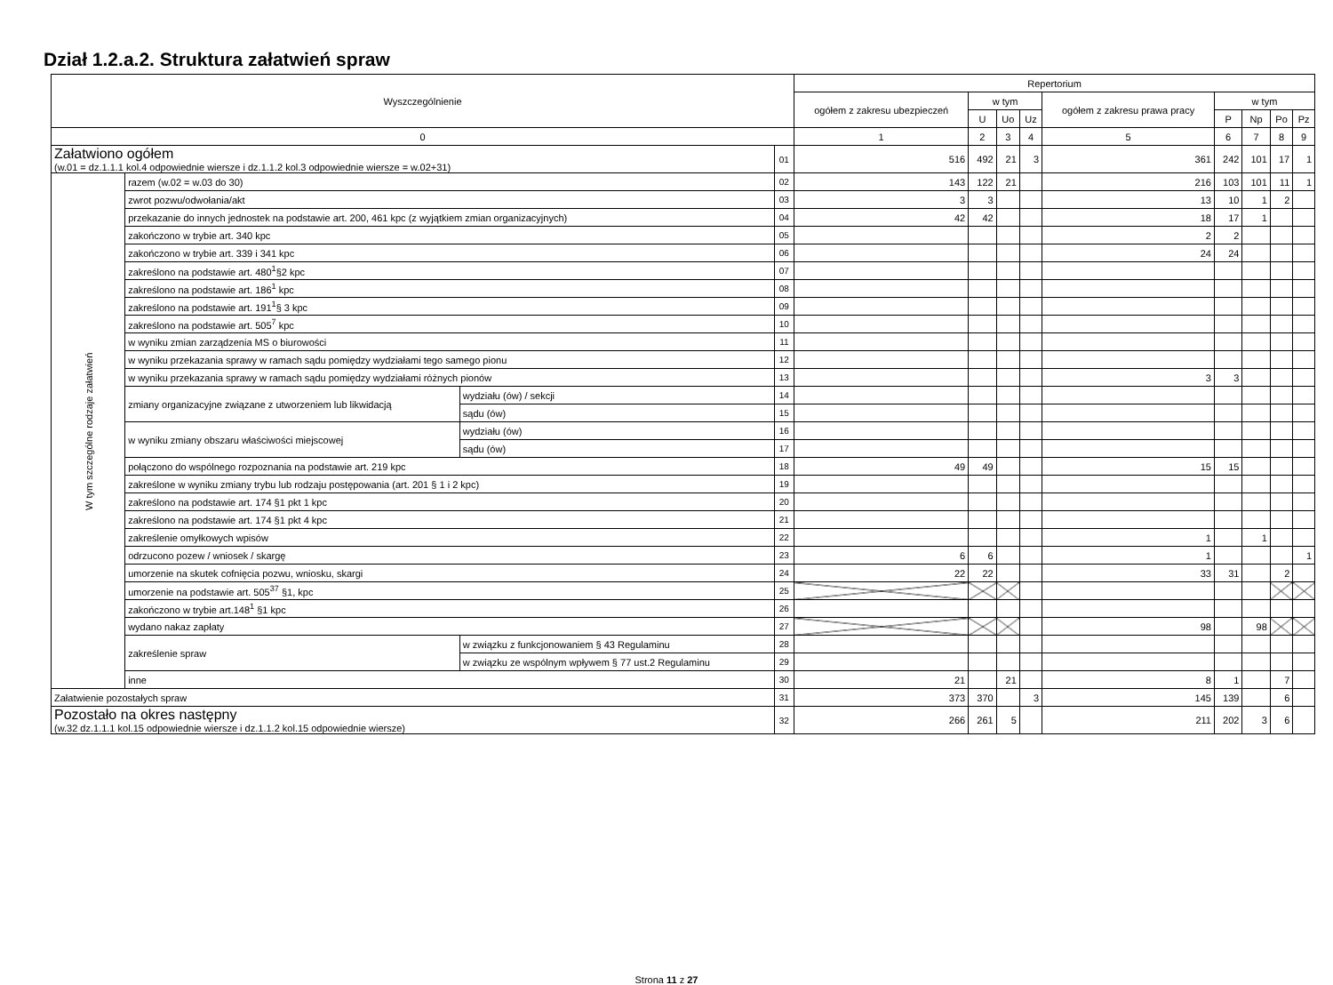Dział 1.2.a.2. Struktura załatwień spraw
| Wyszczególnienie | | | | Repertorium | | | | | | | | |
| --- | --- | --- | --- | --- | --- | --- | --- | --- | --- | --- | --- | --- |
| | | | | ogółem z zakresu ubezpieczeń | w tym | | | ogółem z zakresu prawa pracy | w tym | | | |
| | | | | | U | Uo | Uz | | P | Np | Po | Pz |
| 0 | | | | 1 | 2 | 3 | 4 | 5 | 6 | 7 | 8 | 9 |
| Załatwiono ogółem (w.01 = dz.1.1.1 kol.4 odpowiednie wiersze i dz.1.1.2 kol.3 odpowiednie wiersze = w.02+31) | | | 01 | 516 | 492 | 21 | 3 | 361 | 242 | 101 | 17 | 1 |
| W tym szczególne rodzaje załatwień | razem (w.02 = w.03 do 30) | | 02 | 143 | 122 | 21 | | 216 | 103 | 101 | 11 | 1 |
| | zwrot pozwu/odwołania/akt | | 03 | 3 | 3 | | | 13 | 10 | 1 | 2 | |
| | przekazanie do innych jednostek na podstawie art. 200, 461 kpc (z wyjątkiem zmian organizacyjnych) | | 04 | 42 | 42 | | | 18 | 17 | 1 | | |
| | zakończono w trybie art. 340 kpc | | 05 | | | | | 2 | 2 | | | |
| | zakończono w trybie art. 339 i 341 kpc | | 06 | | | | | 24 | 24 | | | |
| | zakreślono na podstawie art. 480<sup>1</sup>§2 kpc | | 07 | | | | | | | | | |
| | zakreślono na podstawie art. 186<sup>1</sup> kpc | | 08 | | | | | | | | | |
| | zakreślono na podstawie art. 191<sup>1</sup>§ 3 kpc | | 09 | | | | | | | | | |
| | zakreślono na podstawie art. 505<sup>7</sup> kpc | | 10 | | | | | | | | | |
| | w wyniku zmian zarządzenia MS o biurowości | | 11 | | | | | | | | | |
| | w wyniku przekazania sprawy w ramach sądu pomiędzy wydziałami tego samego pionu | | 12 | | | | | | | | | |
| | w wyniku przekazania sprawy w ramach sądu pomiędzy wydziałami różnych pionów | | 13 | | | | | 3 | 3 | | | |
| | zmiany organizacyjne związane z utworzeniem lub likwidacją | wydziału (ów) / sekcji | 14 | | | | | | | | | |
| | | sądu (ów) | 15 | | | | | | | | | |
| | w wyniku zmiany obszaru właściwości miejscowej | wydziału (ów) | 16 | | | | | | | | | |
| | | sądu (ów) | 17 | | | | | | | | | |
| | połączono do wspólnego rozpoznania na podstawie art. 219 kpc | | 18 | 49 | 49 | | | 15 | 15 | | | |
| | zakreślone w wyniku zmiany trybu lub rodzaju postępowania (art. 201 § 1 i 2 kpc) | | 19 | | | | | | | | | |
| | zakreślono na podstawie art. 174 §1 pkt 1 kpc | | 20 | | | | | | | | | |
| | zakreślono na podstawie art. 174 §1 pkt 4 kpc | | 21 | | | | | | | | | |
| | zakreślenie omyłkowych wpisów | | 22 | | | | | 1 | | 1 | | |
| | odrzucono pozew / wniosek / skargę | | 23 | 6 | 6 | | | 1 | | | | 1 |
| | umorzenie na skutek cofnięcia pozwu, wniosku, skargi | | 24 | 22 | 22 | | | 33 | 31 | | 2 | |
| | umorzenie na podstawie art. 505<sup>37</sup> §1, kpc | | 25 | | | | | | | | | |
| | zakończono w trybie art.148<sup>1</sup> §1 kpc | | 26 | | | | | | | | | |
| | wydano nakaz zapłaty | | 27 | | | | | 98 | | 98 | | |
| | zakreślenie spraw | w związku z funkcjonowaniem § 43 Regulaminu | 28 | | | | | | | | | |
| | | w związku ze wspólnym wpływem § 77 ust.2 Regulaminu | 29 | | | | | | | | | |
| | inne | | 30 | 21 | | 21 | | 8 | 1 | | 7 | |
| Załatwienie pozostałych spraw | | | 31 | 373 | 370 | | 3 | 145 | 139 | | 6 | |
| Pozostało na okres następny (w.32 dz.1.1.1 kol.15 odpowiednie wiersze i dz.1.1.2 kol.15 odpowiednie wiersze) | | | 32 | 266 | 261 | 5 | | 211 | 202 | 3 | 6 | |
Strona 11 z 27